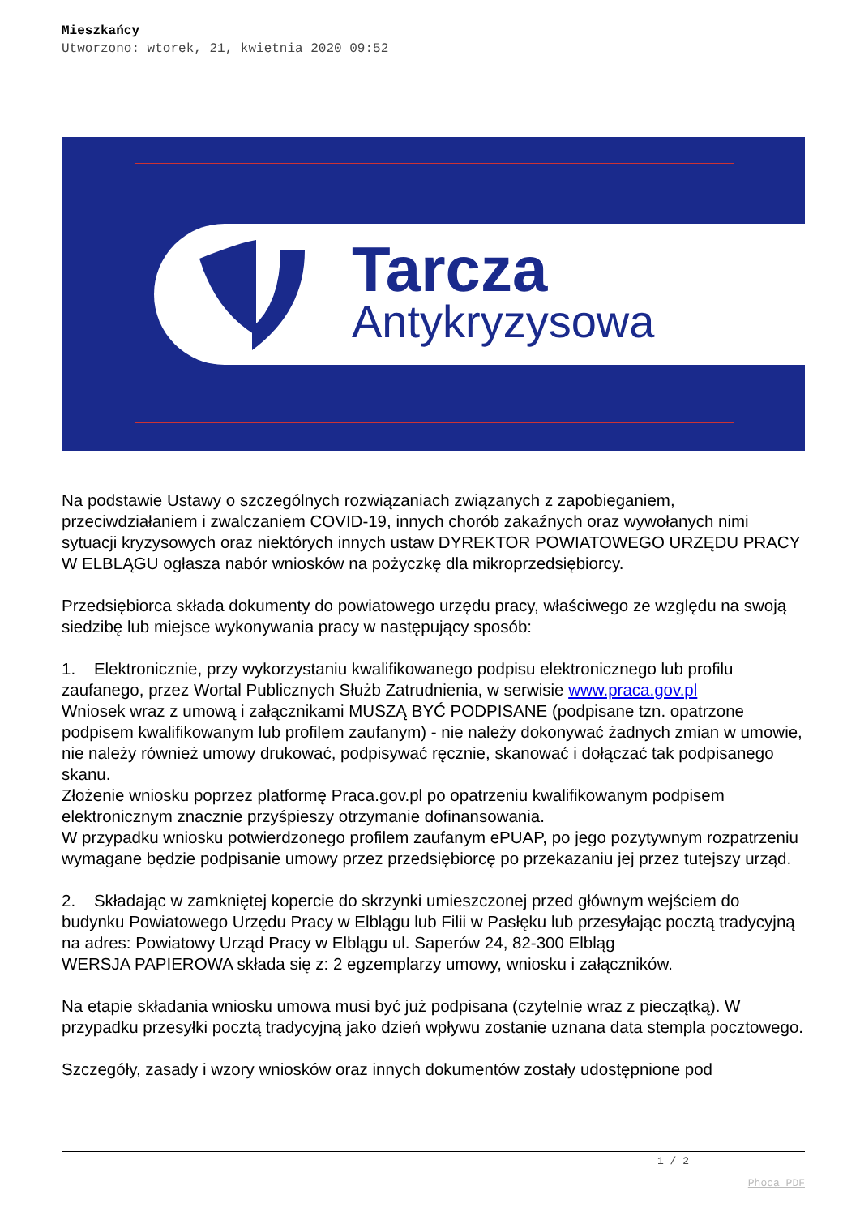Mieszkańcy
Utworzono: wtorek, 21, kwietnia 2020 09:52
Tarcza
Antykryzysowa
Na podstawie Ustawy o szczególnych rozwiązaniach związanych z zapobieganiem, przeciwdziałaniem i zwalczaniem COVID-19, innych chorób zakaźnych oraz wywołanych nimi sytuacji kryzysowych oraz niektórych innych ustaw DYREKTOR POWIATOWEGO URZĘDU PRACY W ELBLĄGU ogłasza nabór wniosków na pożyczkę dla mikroprzedsiębiorcy.
Przedsiębiorca składa dokumenty do powiatowego urzędu pracy, właściwego ze względu na swoją siedzibę lub miejsce wykonywania pracy w następujący sposób:
1. Elektronicznie, przy wykorzystaniu kwalifikowanego podpisu elektronicznego lub profilu zaufanego, przez Wortal Publicznych Służb Zatrudnienia, w serwisie www.praca.gov.pl
Wniosek wraz z umową i załącznikami MUSZĄ BYĆ PODPISANE (podpisane tzn. opatrzone podpisem kwalifikowanym lub profilem zaufanym) - nie należy dokonywać żadnych zmian w umowie, nie należy również umowy drukować, podpisywać ręcznie, skanować i dołączać tak podpisanego skanu.
Złożenie wniosku poprzez platformę Praca.gov.pl po opatrzeniu kwalifikowanym podpisem elektronicznym znacznie przyśpieszy otrzymanie dofinansowania.
W przypadku wniosku potwierdzonego profilem zaufanym ePUAP, po jego pozytywnym rozpatrzeniu wymagane będzie podpisanie umowy przez przedsiębiorcę po przekazaniu jej przez tutejszy urząd.
2. Składając w zamkniętej kopercie do skrzynki umieszczonej przed głównym wejściem do budynku Powiatowego Urzędu Pracy w Elblągu lub Filii w Pasłęku lub przesyłając pocztą tradycyjną na adres: Powiatowy Urząd Pracy w Elblągu ul. Saperów 24, 82-300 Elbląg
WERSJA PAPIEROWA składa się z: 2 egzemplarzy umowy, wniosku i załączników.
Na etapie składania wniosku umowa musi być już podpisana (czytelnie wraz z pieczątką). W przypadku przesyłki pocztą tradycyjną jako dzień wpływu zostanie uznana data stempla pocztowego.
Szczegóły, zasady i wzory wniosków oraz innych dokumentów zostały udostępnione pod
1 / 2
Phoca PDF